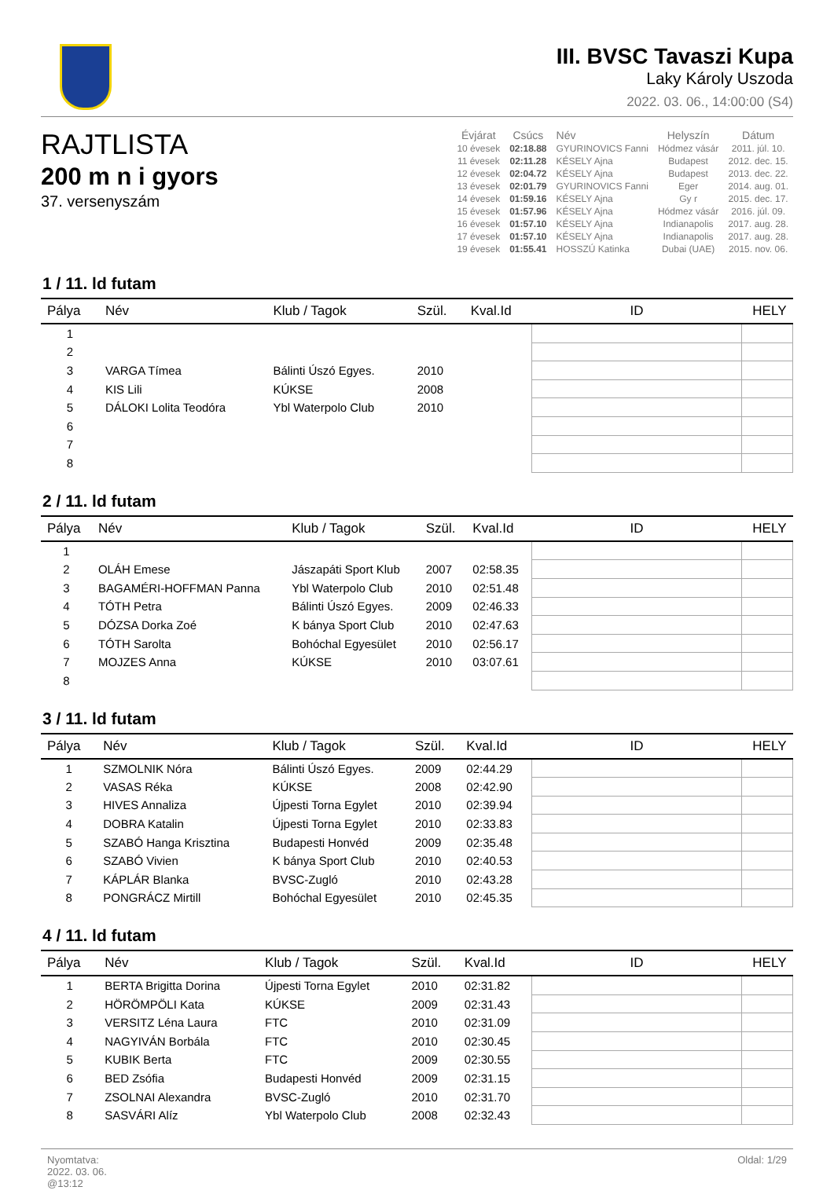III. BVSC Tavaszi Kupa
Laky Károly Uszoda
2022. 03. 06., 14:00:00 (S4)
RAJTLISTA
200 m n i gyors
37. versenyszám
| Évjárat | Csúcs | Név | Helyszín | Dátum |
| --- | --- | --- | --- | --- |
| 10 évesek | 02:18.88 | GYURINOVICS Fanni | Hódmez vásár | 2011. júl. 10. |
| 11 évesek | 02:11.28 | KÉSELY Ajna | Budapest | 2012. dec. 15. |
| 12 évesek | 02:04.72 | KÉSELY Ajna | Budapest | 2013. dec. 22. |
| 13 évesek | 02:01.79 | GYURINOVICS Fanni | Eger | 2014. aug. 01. |
| 14 évesek | 01:59.16 | KÉSELY Ajna | Gy r | 2015. dec. 17. |
| 15 évesek | 01:57.96 | KÉSELY Ajna | Hódmez vásár | 2016. júl. 09. |
| 16 évesek | 01:57.10 | KÉSELY Ajna | Indianapolis | 2017. aug. 28. |
| 17 évesek | 01:57.10 | KÉSELY Ajna | Indianapolis | 2017. aug. 28. |
| 19 évesek | 01:55.41 | HOSSZÚ Katinka | Dubai (UAE) | 2015. nov. 06. |
1 / 11. ld futam
| Pálya | Név | Klub / Tagok | Szül. | Kval.Id | ID | HELY |
| --- | --- | --- | --- | --- | --- | --- |
| 1 | | | | | | |
| 2 | | | | | | |
| 3 | VARGA Tímea | Bálinti Úszó Egyes. | 2010 | | | |
| 4 | KIS Lili | KÚKSE | 2008 | | | |
| 5 | DÁLOKI Lolita Teodóra | Ybl Waterpolo Club | 2010 | | | |
| 6 | | | | | | |
| 7 | | | | | | |
| 8 | | | | | | |
2 / 11. ld futam
| Pálya | Név | Klub / Tagok | Szül. | Kval.Id | ID | HELY |
| --- | --- | --- | --- | --- | --- | --- |
| 1 | | | | | | |
| 2 | OLÁH Emese | Jászapáti Sport Klub | 2007 | 02:58.35 | | |
| 3 | BAGAMÉRI-HOFFMAN Panna | Ybl Waterpolo Club | 2010 | 02:51.48 | | |
| 4 | TÓTH Petra | Bálinti Úszó Egyes. | 2009 | 02:46.33 | | |
| 5 | DÓZSA Dorka Zoé | K bánya Sport Club | 2010 | 02:47.63 | | |
| 6 | TÓTH Sarolta | Bohóchal Egyesület | 2010 | 02:56.17 | | |
| 7 | MOJZES Anna | KÚKSE | 2010 | 03:07.61 | | |
| 8 | | | | | | |
3 / 11. ld futam
| Pálya | Név | Klub / Tagok | Szül. | Kval.Id | ID | HELY |
| --- | --- | --- | --- | --- | --- | --- |
| 1 | SZMOLNIK Nóra | Bálinti Úszó Egyes. | 2009 | 02:44.29 | | |
| 2 | VASAS Réka | KÚKSE | 2008 | 02:42.90 | | |
| 3 | HIVES Annaliza | Újpesti Torna Egylet | 2010 | 02:39.94 | | |
| 4 | DOBRA Katalin | Újpesti Torna Egylet | 2010 | 02:33.83 | | |
| 5 | SZABÓ Hanga Krisztina | Budapesti Honvéd | 2009 | 02:35.48 | | |
| 6 | SZABÓ Vivien | K bánya Sport Club | 2010 | 02:40.53 | | |
| 7 | KÁPLÁR Blanka | BVSC-Zugló | 2010 | 02:43.28 | | |
| 8 | PONGRÁCZ Mirtill | Bohóchal Egyesület | 2010 | 02:45.35 | | |
4 / 11. ld futam
| Pálya | Név | Klub / Tagok | Szül. | Kval.Id | ID | HELY |
| --- | --- | --- | --- | --- | --- | --- |
| 1 | BERTA Brigitta Dorina | Újpesti Torna Egylet | 2010 | 02:31.82 | | |
| 2 | HÖRÖMPÖLI Kata | KÚKSE | 2009 | 02:31.43 | | |
| 3 | VERSITZ Léna Laura | FTC | 2010 | 02:31.09 | | |
| 4 | NAGYIVÁN Borbála | FTC | 2010 | 02:30.45 | | |
| 5 | KUBIK Berta | FTC | 2009 | 02:30.55 | | |
| 6 | BED Zsófia | Budapesti Honvéd | 2009 | 02:31.15 | | |
| 7 | ZSOLNAI Alexandra | BVSC-Zugló | 2010 | 02:31.70 | | |
| 8 | SASVÁRI Alíz | Ybl Waterpolo Club | 2008 | 02:32.43 | | |
Nyomtatva:
2022. 03. 06.
@13:12
Oldal: 1/29